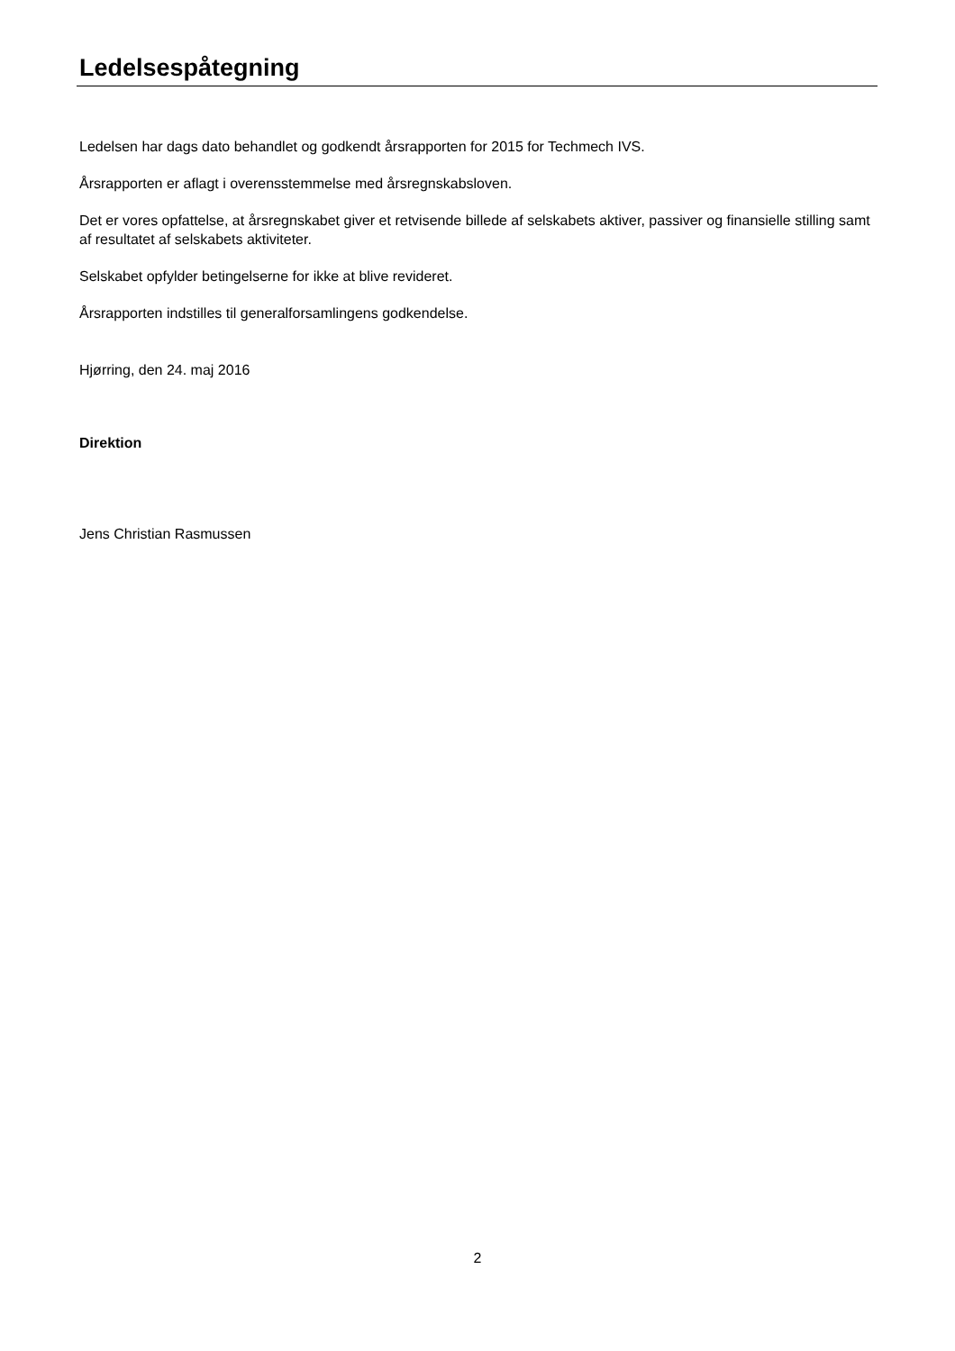Ledelsespåtegning
Ledelsen har dags dato behandlet og godkendt årsrapporten for 2015 for Techmech IVS.
Årsrapporten er aflagt i overensstemmelse med årsregnskabsloven.
Det er vores opfattelse, at årsregnskabet giver et retvisende billede af selskabets aktiver, passiver og finansielle stilling samt af resultatet af selskabets aktiviteter.
Selskabet opfylder betingelserne for ikke at blive revideret.
Årsrapporten indstilles til generalforsamlingens godkendelse.
Hjørring, den 24. maj 2016
Direktion
Jens Christian Rasmussen
2